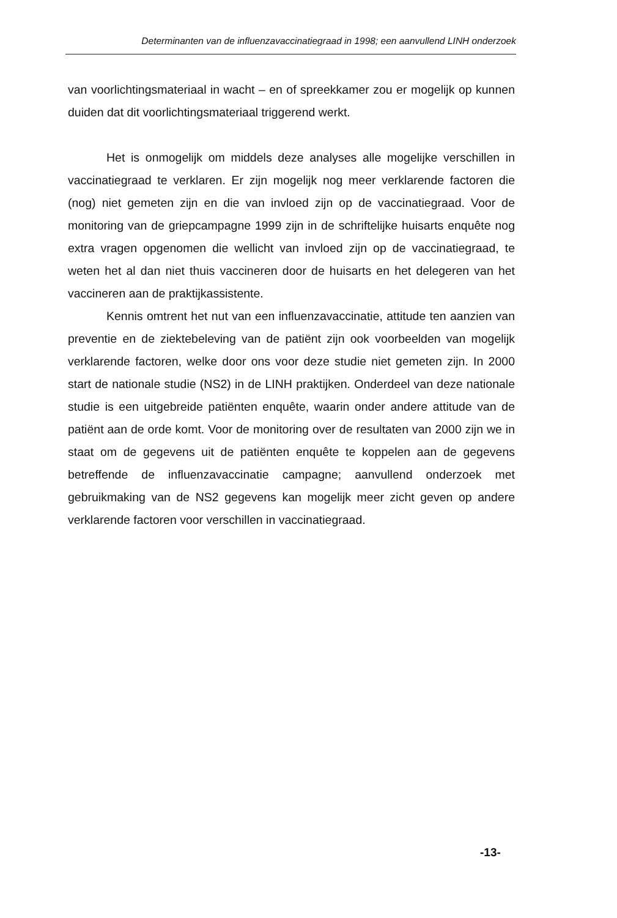Determinanten van de influenzavaccinatiegraad in 1998; een aanvullend LINH onderzoek
van voorlichtingsmateriaal in wacht – en of spreekkamer zou er mogelijk op kunnen duiden dat dit voorlichtingsmateriaal triggerend werkt.
Het is onmogelijk om middels deze analyses alle mogelijke verschillen in vaccinatiegraad te verklaren. Er zijn mogelijk nog meer verklarende factoren die (nog) niet gemeten zijn en die van invloed zijn op de vaccinatiegraad. Voor de monitoring van de griepcampagne 1999 zijn in de schriftelijke huisarts enquête nog extra vragen opgenomen die wellicht van invloed zijn op de vaccinatiegraad, te weten het al dan niet thuis vaccineren door de huisarts en het delegeren van het vaccineren aan de praktijkassistente.
Kennis omtrent het nut van een influenzavaccinatie, attitude ten aanzien van preventie en de ziektebeleving van de patiënt zijn ook voorbeelden van mogelijk verklarende factoren, welke door ons voor deze studie niet gemeten zijn. In 2000 start de nationale studie (NS2) in de LINH praktijken. Onderdeel van deze nationale studie is een uitgebreide patiënten enquête, waarin onder andere attitude van de patiënt aan de orde komt. Voor de monitoring over de resultaten van 2000 zijn we in staat om de gegevens uit de patiënten enquête te koppelen aan de gegevens betreffende de influenzavaccinatie campagne; aanvullend onderzoek met gebruikmaking van de NS2 gegevens kan mogelijk meer zicht geven op andere verklarende factoren voor verschillen in vaccinatiegraad.
-13-